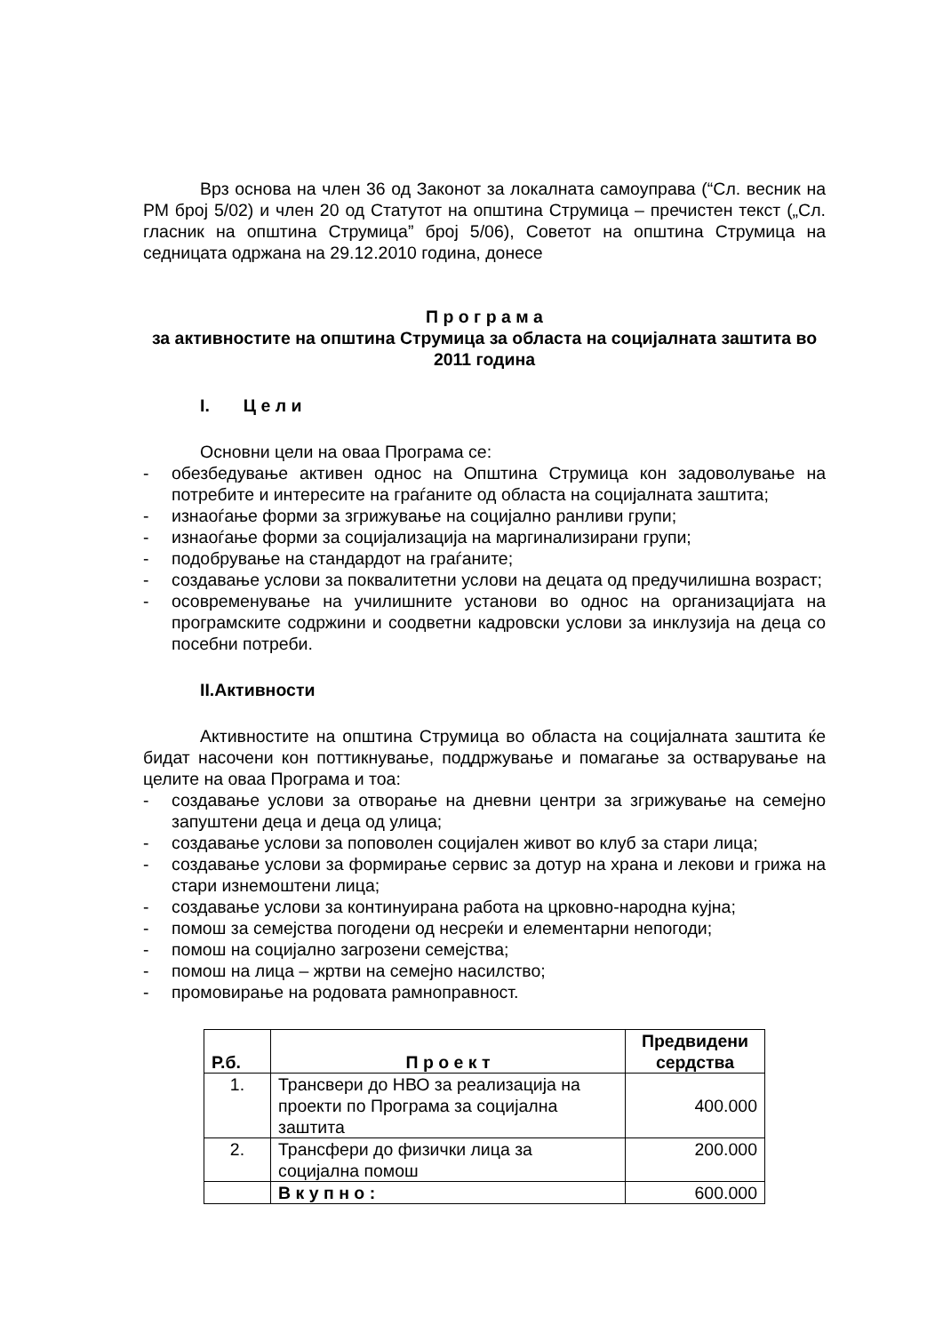Врз основа на член 36 од Законот за локалната самоуправа (“Сл. весник на РМ број 5/02) и член 20 од Статутот на општина Струмица – пречистен текст („Сл. гласник на општина Струмица” број 5/06), Советот на општина Струмица на седницата одржана на 29.12.2010 година, донесе
П р о г р а м а
за активностите на општина Струмица за областа на социјалната заштита во 2011 година
I. Ц е л и
Основни цели на оваа Програма се:
- обезбедување активен однос на Општина Струмица кон задоволување на потребите и интересите на граѓаните од областа на социјалната заштита;
- изнаоѓање форми за згрижување на социјално ранливи групи;
- изнаоѓање форми за социјализација на маргинализирани групи;
- подобрување на стандардот на граѓаните;
- создавање услови за поквалитетни услови на децата од предучилишна возраст;
- осовременување на училишните установи во однос на организацијата на програмските содржини и соодветни кадровски услови за инклузија на деца со посебни потреби.
II.Активности
Активностите на општина Струмица во областа на социјалната заштита ќе бидат насочени кон поттикнување, поддржување и помагање за остварување на целите на оваа Програма и тоа:
- создавање услови за отворање на дневни центри за згрижување на семејно запуштени деца и деца од улица;
- создавање услови за поповолен социјален живот во клуб за стари лица;
- создавање услови за формирање сервис за дотур на храна и лекови и грижа на стари изнемоштени лица;
- создавање услови за континуирана работа на црковно-народна кујна;
- помош за семејства погодени од несреќи и елементарни непогоди;
- помош на социјално загрозени семејства;
- помош на лица – жртви на семејно насилство;
- промовирање на родовата рамноправност.
| Р.б. | П р о е к т | Предвидени сердства |
| --- | --- | --- |
| 1. | Трансвери до НВО за реализација на проекти по Програма за социјална заштита | 400.000 |
| 2. | Трансфери до физички лица за социјална помош | 200.000 |
| | В к у п н о : | 600.000 |